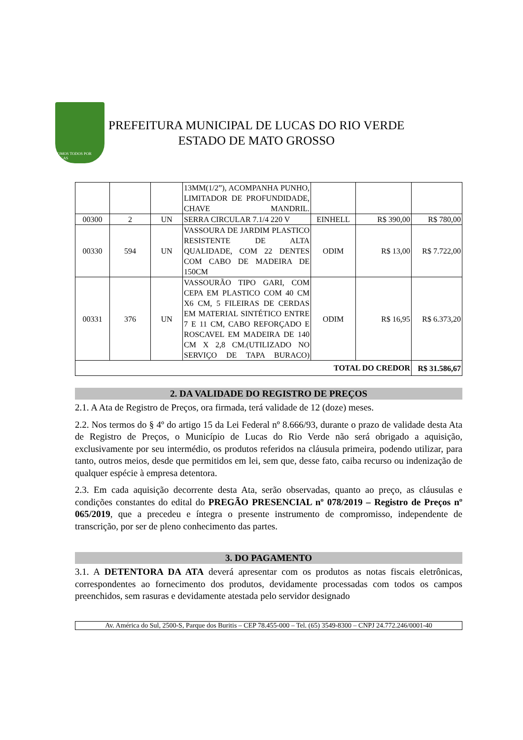SOMOS TODOS POR LUCAS
PREFEITURA MUNICIPAL DE LUCAS DO RIO VERDE
ESTADO DE MATO GROSSO
| | | | 13MM(1/2”), ACOMPANHA PUNHO, LIMITADOR DE PROFUNDIDADE, CHAVE MANDRIL. | | | |
| 00300 | 2 | UN | SERRA CIRCULAR 7.1/4 220 V | EINHELL | R$ 390,00 | R$ 780,00 |
| 00330 | 594 | UN | VASSOURA DE JARDIM PLASTICO RESISTENTE DE ALTA QUALIDADE, COM 22 DENTES COM CABO DE MADEIRA DE 150CM | ODIM | R$ 13,00 | R$ 7.722,00 |
| 00331 | 376 | UN | VASSOURÃO TIPO GARI, COM CEPA EM PLASTICO COM 40 CM X6 CM, 5 FILEIRAS DE CERDAS EM MATERIAL SINTÉTICO ENTRE 7 E 11 CM, CABO REFORÇADO E ROSCAVEL EM MADEIRA DE 140 CM X 2,8 CM.(UTILIZADO NO SERVIÇO DE TAPA BURACO) | ODIM | R$ 16,95 | R$ 6.373,20 |
| TOTAL DO CREDOR | | | | | | R$ 31.586,67 |
2. DA VALIDADE DO REGISTRO DE PREÇOS
2.1. A Ata de Registro de Preços, ora firmada, terá validade de 12 (doze) meses.
2.2. Nos termos do § 4º do artigo 15 da Lei Federal nº 8.666/93, durante o prazo de validade desta Ata de Registro de Preços, o Município de Lucas do Rio Verde não será obrigado a aquisição, exclusivamente por seu intermédio, os produtos referidos na cláusula primeira, podendo utilizar, para tanto, outros meios, desde que permitidos em lei, sem que, desse fato, caiba recurso ou indenização de qualquer espécie à empresa detentora.
2.3. Em cada aquisição decorrente desta Ata, serão observadas, quanto ao preço, as cláusulas e condições constantes do edital do PREGÃO PRESENCIAL nº 078/2019 – Registro de Preços nº 065/2019, que a precedeu e íntegra o presente instrumento de compromisso, independente de transcrição, por ser de pleno conhecimento das partes.
3. DO PAGAMENTO
3.1. A DETENTORA DA ATA deverá apresentar com os produtos as notas fiscais eletrônicas, correspondentes ao fornecimento dos produtos, devidamente processadas com todos os campos preenchidos, sem rasuras e devidamente atestada pelo servidor designado
Av. América do Sul, 2500-S, Parque dos Buritis – CEP 78.455-000 – Tel. (65) 3549-8300 – CNPJ 24.772.246/0001-40